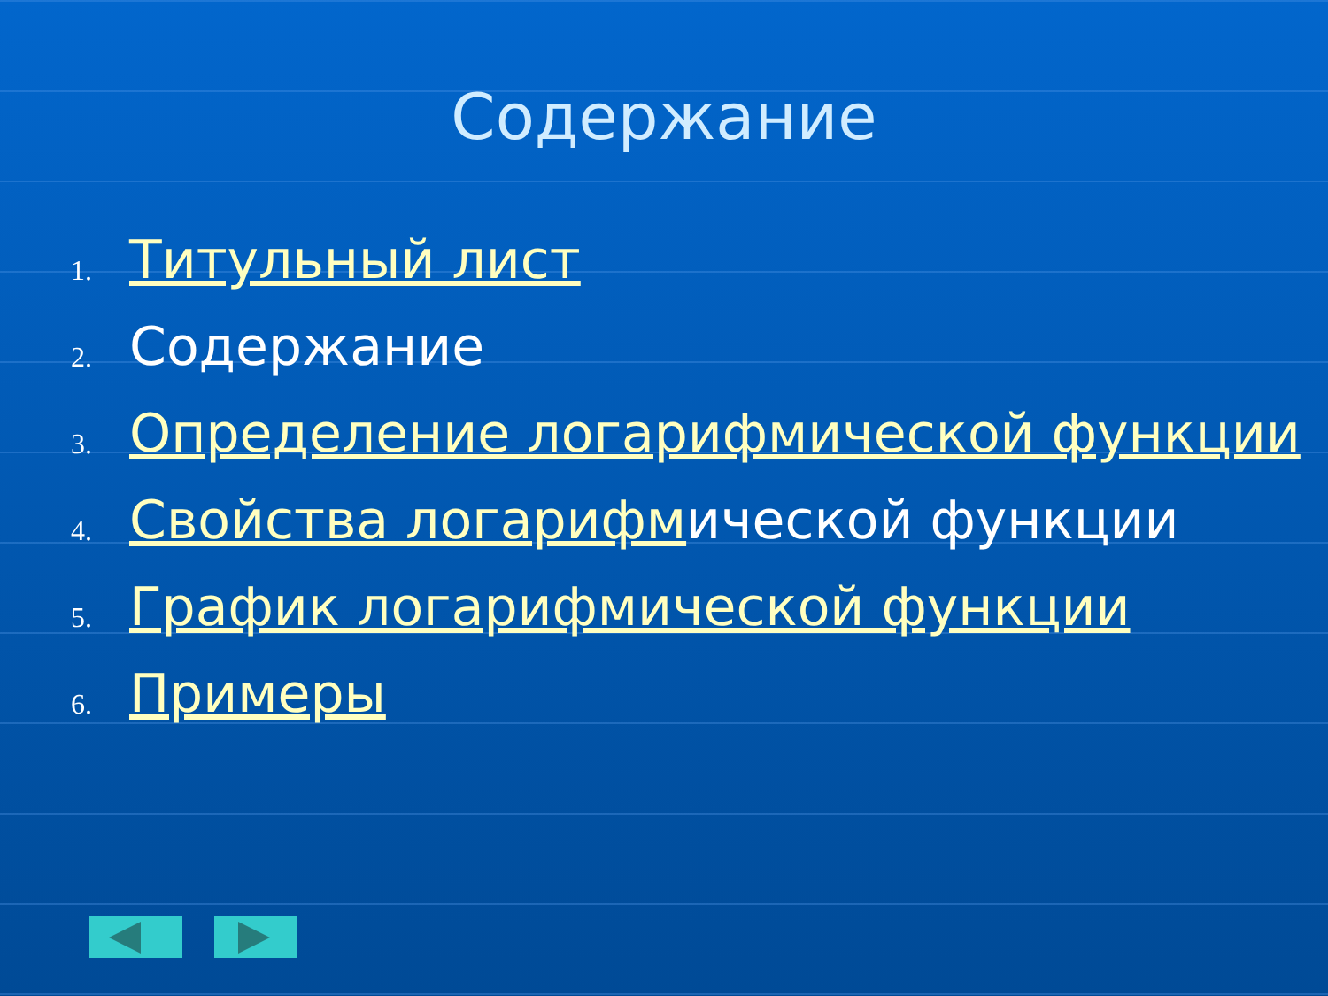Содержание
1. Титульный лист
2. Содержание
3. Определение логарифмической функции
4. Свойства логарифмической функции
5. График логарифмической функции
6. Примеры